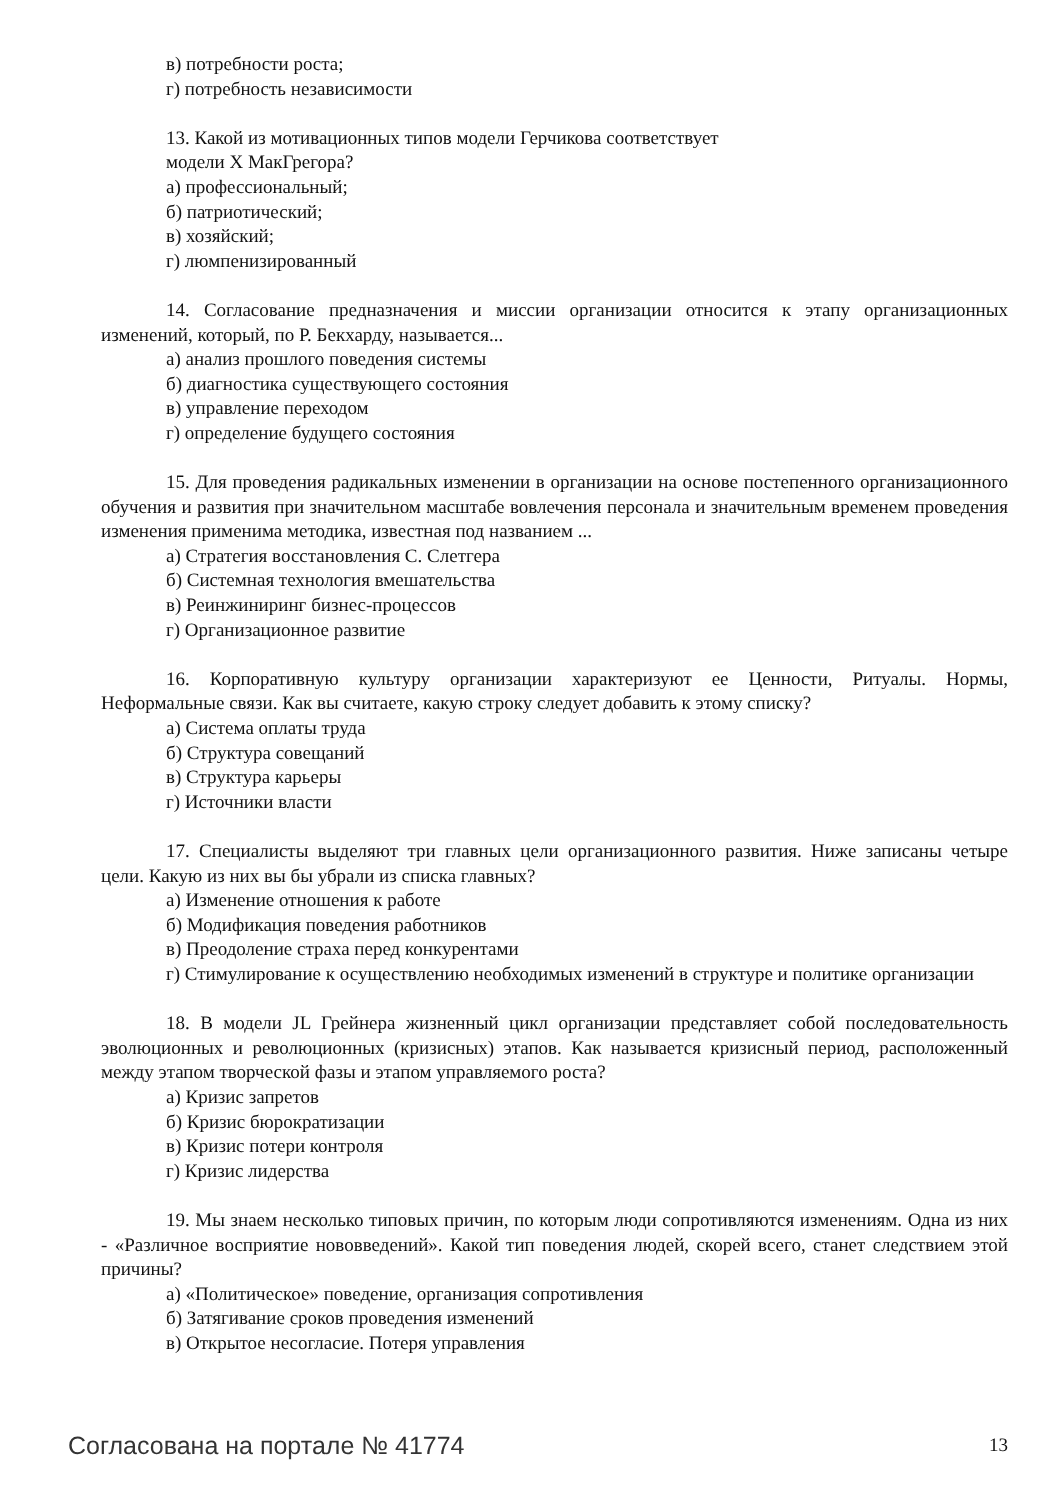в) потребности роста;
г) потребность независимости
13. Какой из мотивационных типов модели Герчикова соответствует
модели X МакГрегора?
а) профессиональный;
б) патриотический;
в) хозяйский;
г) люмпенизированный
14. Согласование предназначения и миссии организации относится к этапу организационных изменений, который, по Р. Бекхарду, называется...
а) анализ прошлого поведения системы
б) диагностика существующего состояния
в) управление переходом
г) определение будущего состояния
15. Для проведения радикальных изменении в организации на основе постепенного организационного обучения и развития при значительном масштабе вовлечения персонала и значительным временем проведения изменения применима методика, известная под названием ...
а) Стратегия восстановления С. Слетгера
б) Системная технология вмешательства
в) Реинжиниринг бизнес-процессов
г) Организационное развитие
16. Корпоративную культуру организации характеризуют ее Ценности, Ритуалы. Нормы, Неформальные связи. Как вы считаете, какую строку следует добавить к этому списку?
а) Система оплаты труда
б) Структура совещаний
в) Структура карьеры
г) Источники власти
17. Специалисты выделяют три главных цели организационного развития. Ниже записаны четыре цели. Какую из них вы бы убрали из списка главных?
а) Изменение отношения к работе
б) Модификация поведения работников
в) Преодоление страха перед конкурентами
г) Стимулирование к осуществлению необходимых изменений в структуре и политике организации
18. В модели JL Грейнера жизненный цикл организации представляет собой последовательность эволюционных и революционных (кризисных) этапов. Как называется кризисный период, расположенный между этапом творческой фазы и этапом управляемого роста?
а) Кризис запретов
б) Кризис бюрократизации
в) Кризис потери контроля
г) Кризис лидерства
19. Мы знаем несколько типовых причин, по которым люди сопротивляются изменениям. Одна из них - «Различное восприятие нововведений». Какой тип поведения людей, скорей всего, станет следствием этой причины?
а) «Политическое» поведение, организация сопротивления
б) Затягивание сроков проведения изменений
в) Открытое несогласие. Потеря управления
Согласована на портале № 41774 13